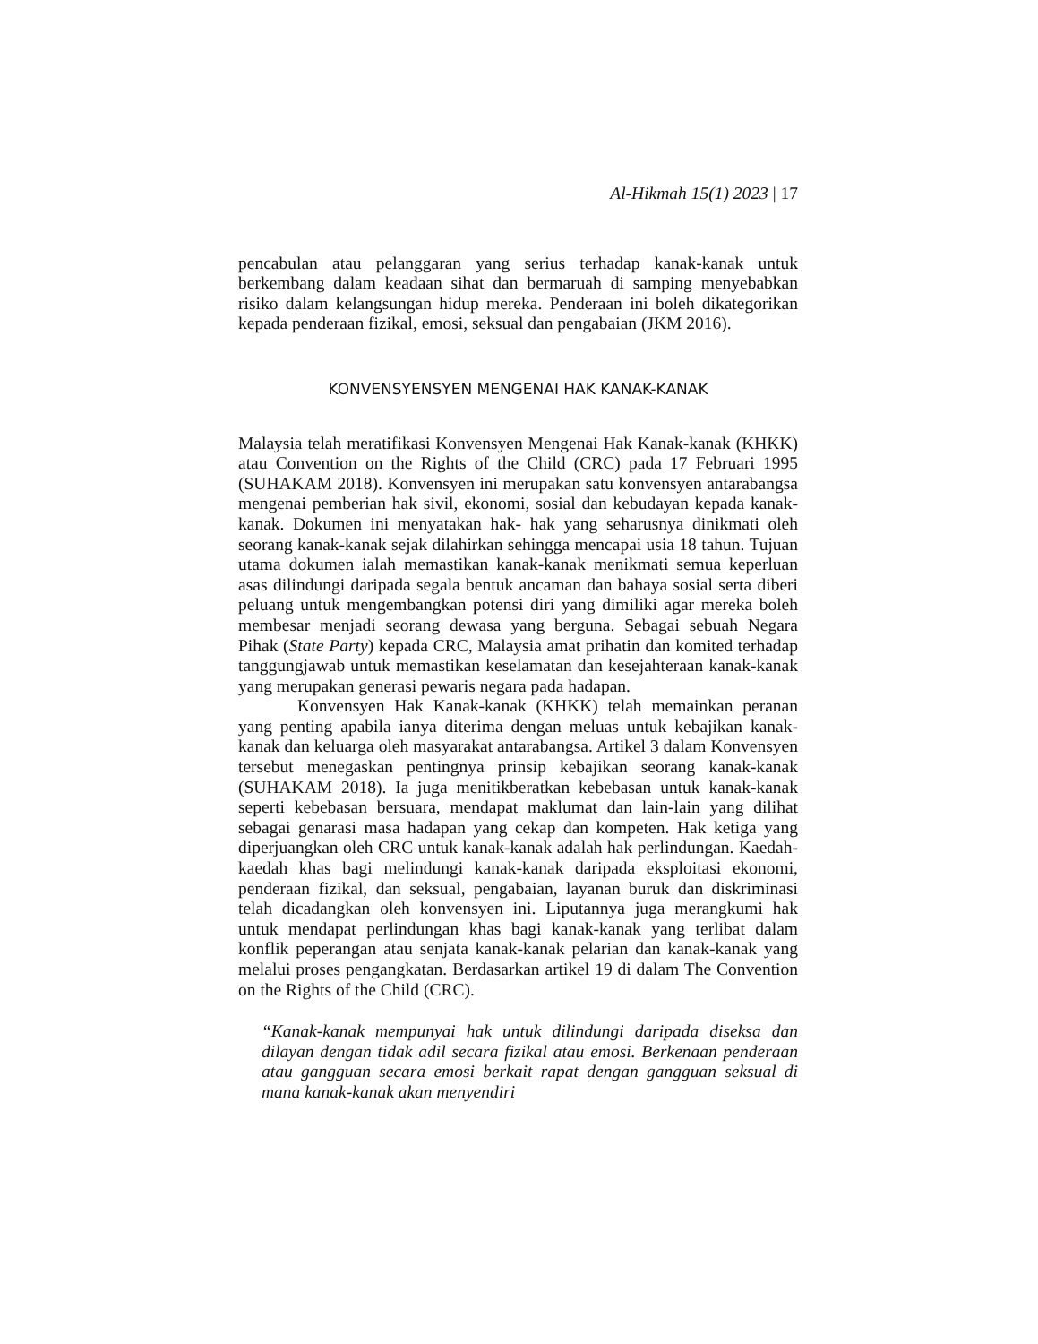Al-Hikmah 15(1) 2023 | 17
pencabulan atau pelanggaran yang serius terhadap kanak-kanak untuk berkembang dalam keadaan sihat dan bermaruah di samping menyebabkan risiko dalam kelangsungan hidup mereka. Penderaan ini boleh dikategorikan kepada penderaan fizikal, emosi, seksual dan pengabaian (JKM 2016).
KONVENSYENSYEN MENGENAI HAK KANAK-KANAK
Malaysia telah meratifikasi Konvensyen Mengenai Hak Kanak-kanak (KHKK) atau Convention on the Rights of the Child (CRC) pada 17 Februari 1995 (SUHAKAM 2018). Konvensyen ini merupakan satu konvensyen antarabangsa mengenai pemberian hak sivil, ekonomi, sosial dan kebudayan kepada kanak-kanak. Dokumen ini menyatakan hak- hak yang seharusnya dinikmati oleh seorang kanak-kanak sejak dilahirkan sehingga mencapai usia 18 tahun. Tujuan utama dokumen ialah memastikan kanak-kanak menikmati semua keperluan asas dilindungi daripada segala bentuk ancaman dan bahaya sosial serta diberi peluang untuk mengembangkan potensi diri yang dimiliki agar mereka boleh membesar menjadi seorang dewasa yang berguna. Sebagai sebuah Negara Pihak (State Party) kepada CRC, Malaysia amat prihatin dan komited terhadap tanggungjawab untuk memastikan keselamatan dan kesejahteraan kanak-kanak yang merupakan generasi pewaris negara pada hadapan.
Konvensyen Hak Kanak-kanak (KHKK) telah memainkan peranan yang penting apabila ianya diterima dengan meluas untuk kebajikan kanak-kanak dan keluarga oleh masyarakat antarabangsa. Artikel 3 dalam Konvensyen tersebut menegaskan pentingnya prinsip kebajikan seorang kanak-kanak (SUHAKAM 2018). Ia juga menitikberatkan kebebasan untuk kanak-kanak seperti kebebasan bersuara, mendapat maklumat dan lain-lain yang dilihat sebagai genarasi masa hadapan yang cekap dan kompeten. Hak ketiga yang diperjuangkan oleh CRC untuk kanak-kanak adalah hak perlindungan. Kaedah-kaedah khas bagi melindungi kanak-kanak daripada eksploitasi ekonomi, penderaan fizikal, dan seksual, pengabaian, layanan buruk dan diskriminasi telah dicadangkan oleh konvensyen ini. Liputannya juga merangkumi hak untuk mendapat perlindungan khas bagi kanak-kanak yang terlibat dalam konflik peperangan atau senjata kanak-kanak pelarian dan kanak-kanak yang melalui proses pengangkatan. Berdasarkan artikel 19 di dalam The Convention on the Rights of the Child (CRC).
“Kanak-kanak mempunyai hak untuk dilindungi daripada diseksa dan dilayan dengan tidak adil secara fizikal atau emosi. Berkenaan penderaan atau gangguan secara emosi berkait rapat dengan gangguan seksual di mana kanak-kanak akan menyendiri